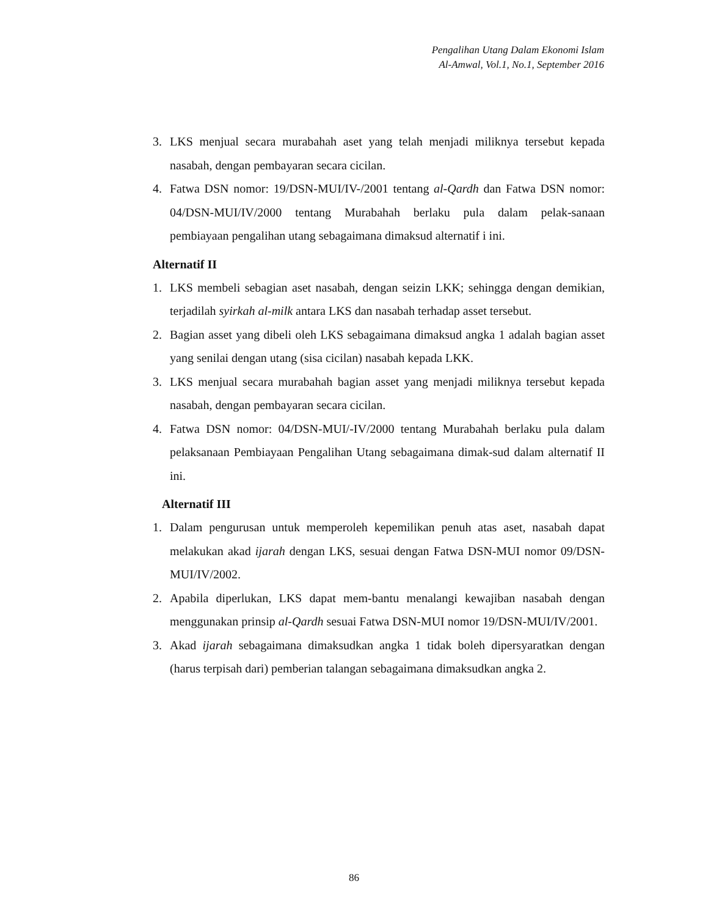Pengalihan Utang Dalam Ekonomi Islam
Al-Amwal, Vol.1, No.1, September 2016
3. LKS menjual secara murabahah aset yang telah menjadi miliknya tersebut kepada nasabah, dengan pembayaran secara cicilan.
4. Fatwa DSN nomor: 19/DSN-MUI/IV-/2001 tentang al-Qardh dan Fatwa DSN nomor: 04/DSN-MUI/IV/2000 tentang Murabahah berlaku pula dalam pelak-sanaan pembiayaan pengalihan utang sebagaimana dimaksud alternatif i ini.
Alternatif II
1. LKS membeli sebagian aset nasabah, dengan seizin LKK; sehingga dengan demikian, terjadilah syirkah al-milk antara LKS dan nasabah terhadap asset tersebut.
2. Bagian asset yang dibeli oleh LKS sebagaimana dimaksud angka 1 adalah bagian asset yang senilai dengan utang (sisa cicilan) nasabah kepada LKK.
3. LKS menjual secara murabahah bagian asset yang menjadi miliknya tersebut kepada nasabah, dengan pembayaran secara cicilan.
4. Fatwa DSN nomor: 04/DSN-MUI/-IV/2000 tentang Murabahah berlaku pula dalam pelaksanaan Pembiayaan Pengalihan Utang sebagaimana dimak-sud dalam alternatif II ini.
Alternatif III
1. Dalam pengurusan untuk memperoleh kepemilikan penuh atas aset, nasabah dapat melakukan akad ijarah dengan LKS, sesuai dengan Fatwa DSN-MUI nomor 09/DSN-MUI/IV/2002.
2. Apabila diperlukan, LKS dapat mem-bantu menalangi kewajiban nasabah dengan menggunakan prinsip al-Qardh sesuai Fatwa DSN-MUI nomor 19/DSN-MUI/IV/2001.
3. Akad ijarah sebagaimana dimaksudkan angka 1 tidak boleh dipersyaratkan dengan (harus terpisah dari) pemberian talangan sebagaimana dimaksudkan angka 2.
86